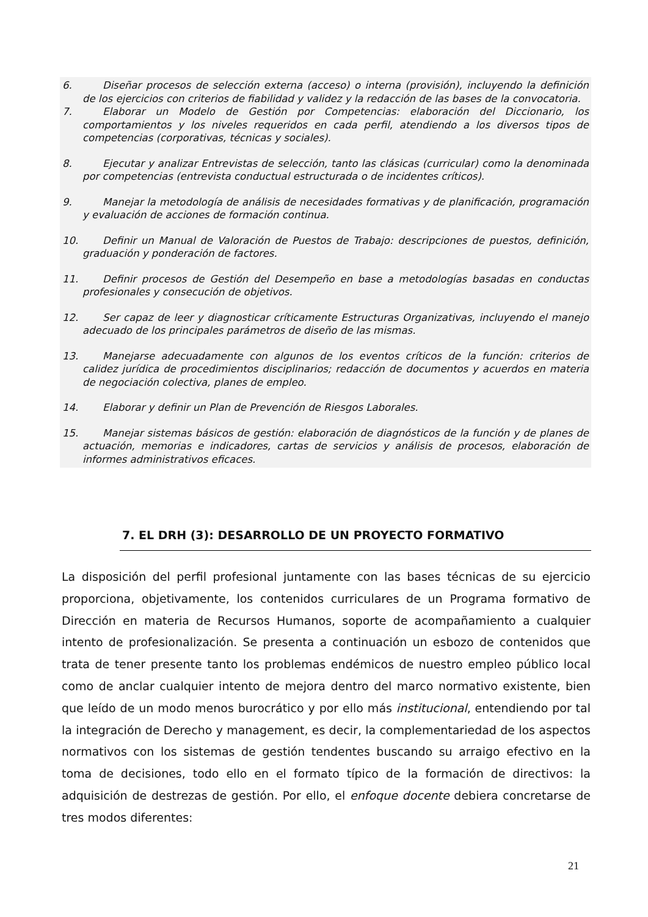6. Diseñar procesos de selección externa (acceso) o interna (provisión), incluyendo la definición de los ejercicios con criterios de fiabilidad y validez y la redacción de las bases de la convocatoria.
7. Elaborar un Modelo de Gestión por Competencias: elaboración del Diccionario, los comportamientos y los niveles requeridos en cada perfil, atendiendo a los diversos tipos de competencias (corporativas, técnicas y sociales).
8. Ejecutar y analizar Entrevistas de selección, tanto las clásicas (curricular) como la denominada por competencias (entrevista conductual estructurada o de incidentes críticos).
9. Manejar la metodología de análisis de necesidades formativas y de planificación, programación y evaluación de acciones de formación continua.
10. Definir un Manual de Valoración de Puestos de Trabajo: descripciones de puestos, definición, graduación y ponderación de factores.
11. Definir procesos de Gestión del Desempeño en base a metodologías basadas en conductas profesionales y consecución de objetivos.
12. Ser capaz de leer y diagnosticar críticamente Estructuras Organizativas, incluyendo el manejo adecuado de los principales parámetros de diseño de las mismas.
13. Manejarse adecuadamente con algunos de los eventos críticos de la función: criterios de calidez jurídica de procedimientos disciplinarios; redacción de documentos y acuerdos en materia de negociación colectiva, planes de empleo.
14. Elaborar y definir un Plan de Prevención de Riesgos Laborales.
15. Manejar sistemas básicos de gestión: elaboración de diagnósticos de la función y de planes de actuación, memorias e indicadores, cartas de servicios y análisis de procesos, elaboración de informes administrativos eficaces.
7. EL DRH (3): DESARROLLO DE UN PROYECTO FORMATIVO
La disposición del perfil profesional juntamente con las bases técnicas de su ejercicio proporciona, objetivamente, los contenidos curriculares de un Programa formativo de Dirección en materia de Recursos Humanos, soporte de acompañamiento a cualquier intento de profesionalización. Se presenta a continuación un esbozo de contenidos que trata de tener presente tanto los problemas endémicos de nuestro empleo público local como de anclar cualquier intento de mejora dentro del marco normativo existente, bien que leído de un modo menos burocrático y por ello más institucional, entendiendo por tal la integración de Derecho y management, es decir, la complementariedad de los aspectos normativos con los sistemas de gestión tendentes buscando su arraigo efectivo en la toma de decisiones, todo ello en el formato típico de la formación de directivos: la adquisición de destrezas de gestión. Por ello, el enfoque docente debiera concretarse de tres modos diferentes:
21